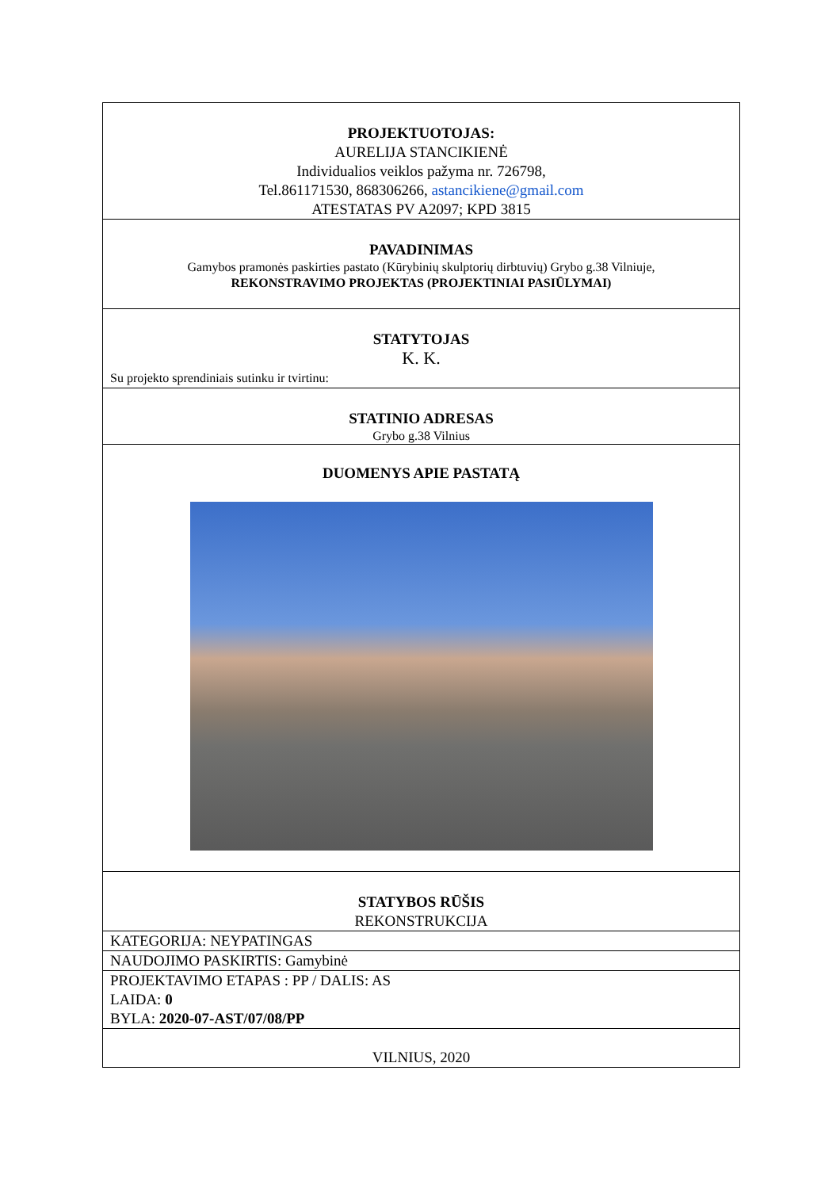| PROJEKTUOTOJAS: AURELIJA STANCIKIENĖ Individualios veiklos pažyma nr. 726798, Tel.861171530, 868306266, astancikiene@gmail.com ATESTATAS PV A2097; KPD 3815 |
| PAVADINIMAS Gamybos pramonės paskirties pastato (Kūrybinių skulptorių dirbtuvių) Grybo g.38 Vilniuje, REKONSTRAVIMO PROJEKTAS (PROJEKTINIAI PASIŪLYMAI) |
| STATYTOJAS K. K. Su projekto sprendiniais sutinku ir tvirtinu: |
| STATINIO ADRESAS Grybo g.38 Vilnius |
| DUOMENYS APIE PASTATĄ |
| STATYBOS RŪŠIS REKONSTRUKCIJA |
| KATEGORIJA: NEYPATINGAS |
| NAUDOJIMO PASKIRTIS: Gamybinė |
| PROJEKTAVIMO ETAPAS : PP / DALIS: AS LAIDA: 0 BYLA: 2020-07-AST/07/08/PP |
| VILNIUS, 2020 |